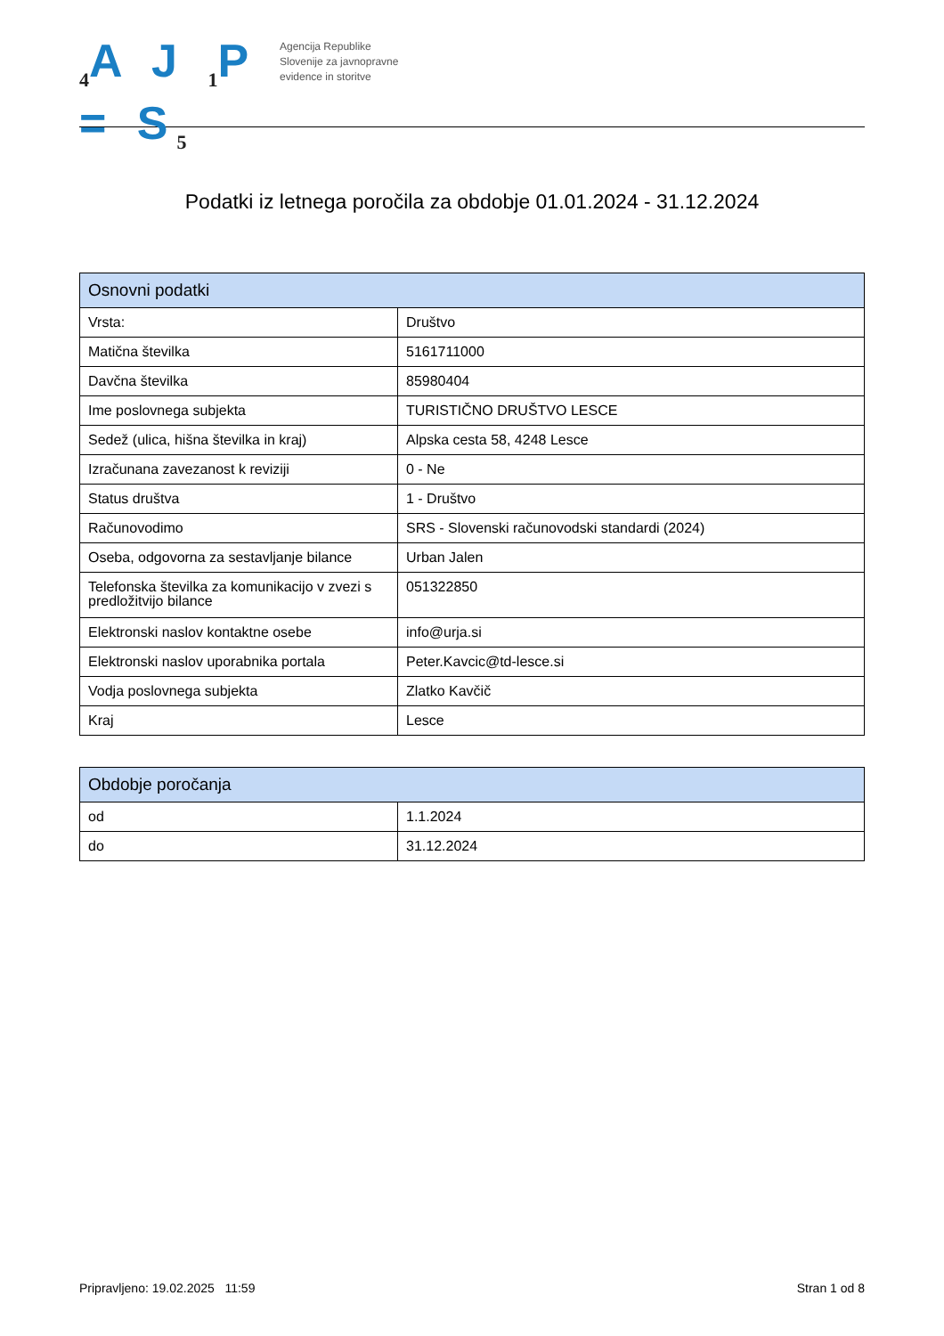<sub>4</sub>A J <sub>1</sub>P = S<sub>5</sub>
Agencija Republike
Slovenije za javnopravne
evidence in storitve
Podatki iz letnega poročila za obdobje 01.01.2024 - 31.12.2024
| Osnovni podatki | |
| --- | --- |
| Vrsta: | Društvo |
| Matična številka | 5161711000 |
| Davčna številka | 85980404 |
| Ime poslovnega subjekta | TURISTIČNO DRUŠTVO LESCE |
| Sedež (ulica, hišna številka in kraj) | Alpska cesta 58, 4248 Lesce |
| Izračunana zavezanost k reviziji | 0 - Ne |
| Status društva | 1 - Društvo |
| Računovodimo | SRS - Slovenski računovodski standardi (2024) |
| Oseba, odgovorna za sestavljanje bilance | Urban Jalen |
| Telefonska številka za komunikacijo v zvezi s predložitvijo bilance | 051322850 |
| Elektronski naslov kontaktne osebe | info@urja.si |
| Elektronski naslov uporabnika portala | Peter.Kavcic@td-lesce.si |
| Vodja poslovnega subjekta | Zlatko Kavčič |
| Kraj | Lesce |
| Obdobje poročanja | |
| --- | --- |
| od | 1.1.2024 |
| do | 31.12.2024 |
Pripravljeno: 19.02.2025 11:59 Stran 1 od 8